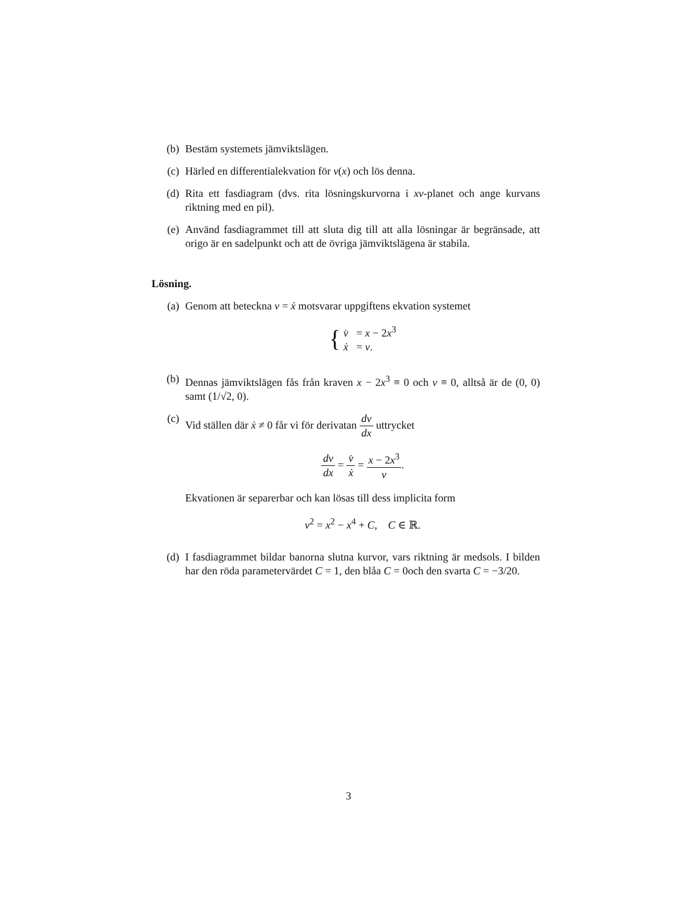(b) Bestäm systemets jämviktslägen.
(c) Härled en differentialekvation för v(x) och lös denna.
(d) Rita ett fasdiagram (dvs. rita lösningskurvorna i xv-planet och ange kurvans riktning med en pil).
(e) Använd fasdiagrammet till att sluta dig till att alla lösningar är begränsade, att origo är en sadelpunkt och att de övriga jämviktslägena är stabila.
Lösning.
(a) Genom att beteckna v = ẋ motsvarar uppgiftens ekvation systemet
{ v̇ = x − 2x<sup>3</sup>
ẋ = v.
(b) Dennas jämviktslägen fås från kraven x − 2x<sup>3</sup> ≡ 0 och v ≡ 0, alltså är de (0, 0) samt (1/√2, 0).
(c) Vid ställen där ẋ ≠ 0 får vi för derivatan dv dx uttrycket
dv dx = v̇ ẋ = x − 2x<sup>3</sup> v.
Ekvationen är separerbar och kan lösas till dess implicita form
v<sup>2</sup> = x<sup>2</sup> − x<sup>4</sup> + C, C ∈ ℝ.
(d) I fasdiagrammet bildar banorna slutna kurvor, vars riktning är medsols. I bilden har den röda parametervärdet C = 1, den blåa C = 0och den svarta C = −3/20.
3